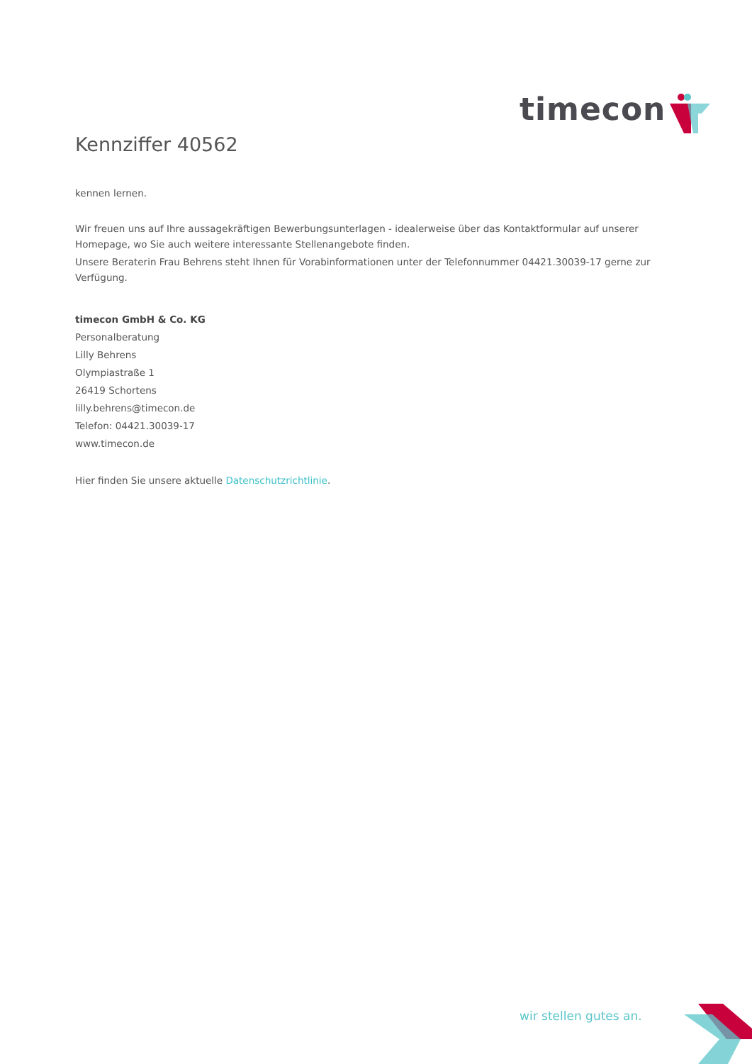timecon
Kennziffer 40562
kennen lernen.
Wir freuen uns auf Ihre aussagekräftigen Bewerbungsunterlagen - idealerweise über das Kontaktformular auf unserer Homepage, wo Sie auch weitere interessante Stellenangebote finden.
Unsere Beraterin Frau Behrens steht Ihnen für Vorabinformationen unter der Telefonnummer 04421.30039-17 gerne zur Verfügung.
timecon GmbH & Co. KG
Personalberatung
Lilly Behrens
Olympiastraße 1
26419 Schortens
lilly.behrens@timecon.de
Telefon: 04421.30039-17
www.timecon.de
Hier finden Sie unsere aktuelle Datenschutzrichtlinie.
wir stellen gutes an.